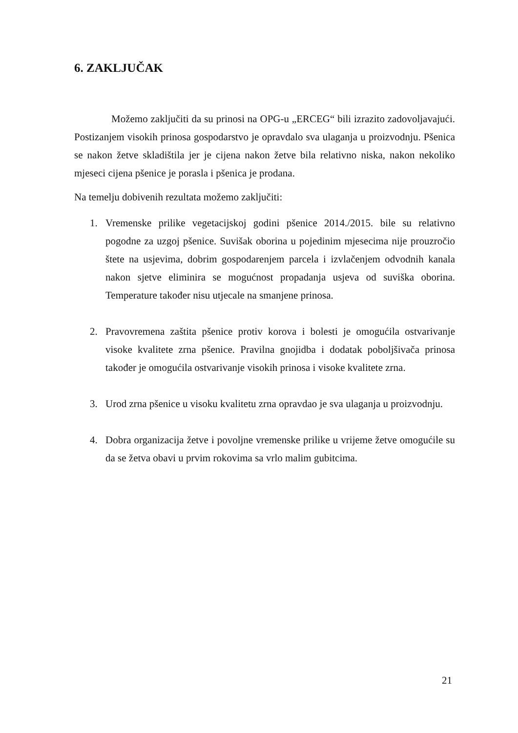6. ZAKLJUČAK
Možemo zaključiti da su prinosi na OPG-u „ERCEG“ bili izrazito zadovoljavajući. Postizanjem visokih prinosa gospodarstvo je opravdalo sva ulaganja u proizvodnju. Pšenica se nakon žetve skladištila jer je cijena nakon žetve bila relativno niska, nakon nekoliko mjeseci cijena pšenice je porasla i pšenica je prodana.
Na temelju dobivenih rezultata možemo zaključiti:
1. Vremenske prilike vegetacijskoj godini pšenice 2014./2015. bile su relativno pogodne za uzgoj pšenice. Suvišak oborina u pojedinim mjesecima nije prouzročio štete na usjevima, dobrim gospodarenjem parcela i izvlačenjem odvodnih kanala nakon sjetve eliminira se mogućnost propadanja usjeva od suviška oborina. Temperature također nisu utjecale na smanjene prinosa.
2. Pravovremena zaštita pšenice protiv korova i bolesti je omogućila ostvarivanje visoke kvalitete zrna pšenice. Pravilna gnojidba i dodatak poboljšivača prinosa također je omogućila ostvarivanje visokih prinosa i visoke kvalitete zrna.
3. Urod zrna pšenice u visoku kvalitetu zrna opravdao je sva ulaganja u proizvodnju.
4. Dobra organizacija žetve i povoljne vremenske prilike u vrijeme žetve omogućile su da se žetva obavi u prvim rokovima sa vrlo malim gubitcima.
21